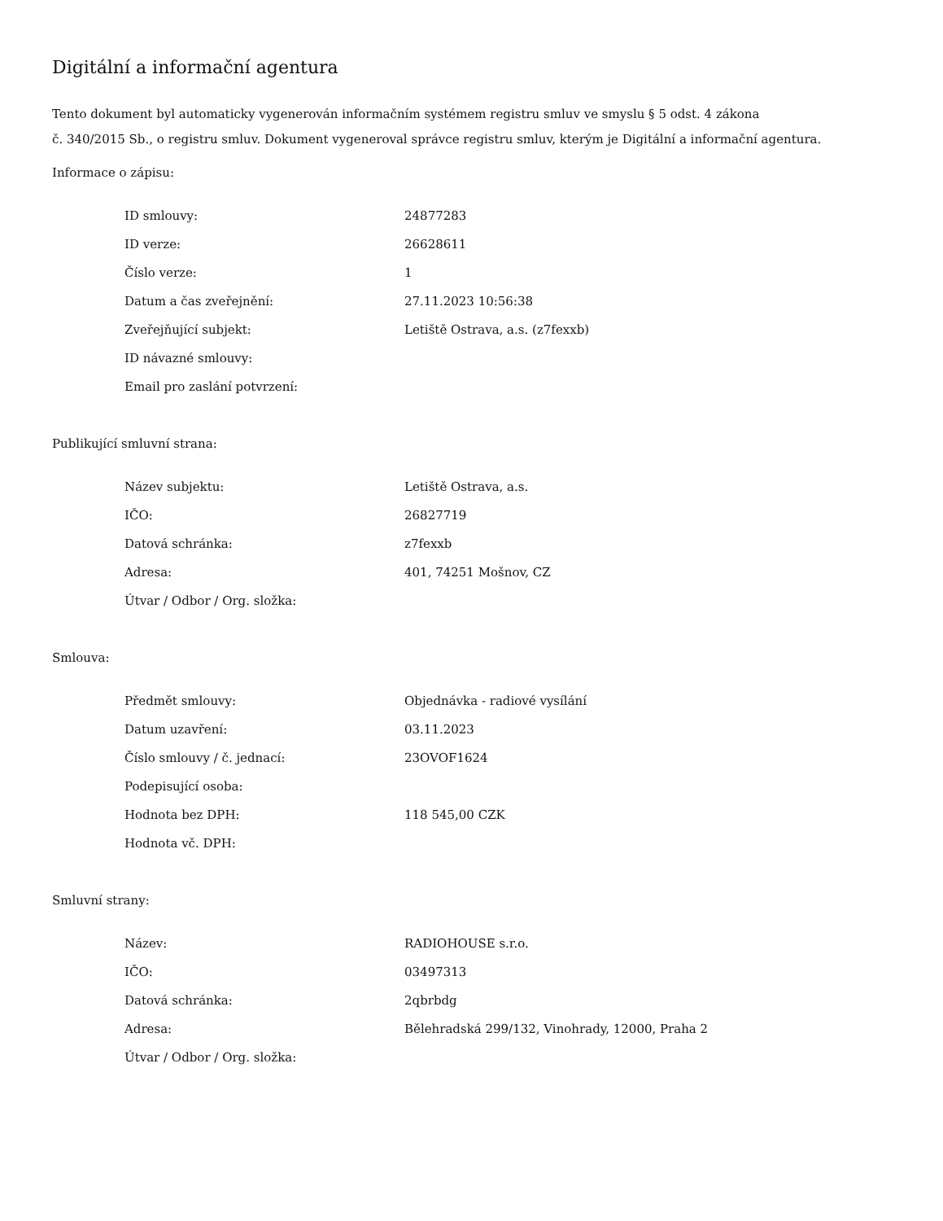Digitální a informační agentura
Tento dokument byl automaticky vygenerován informačním systémem registru smluv ve smyslu § 5 odst. 4 zákona
č. 340/2015 Sb., o registru smluv. Dokument vygeneroval správce registru smluv, kterým je Digitální a informační agentura.
Informace o zápisu:
| ID smlouvy: | 24877283 |
| ID verze: | 26628611 |
| Číslo verze: | 1 |
| Datum a čas zveřejnění: | 27.11.2023 10:56:38 |
| Zveřejňující subjekt: | Letiště Ostrava, a.s. (z7fexxb) |
| ID návazné smlouvy: | |
| Email pro zaslání potvrzení: | |
Publikující smluvní strana:
| Název subjektu: | Letiště Ostrava, a.s. |
| IČO: | 26827719 |
| Datová schránka: | z7fexxb |
| Adresa: | 401, 74251 Mošnov, CZ |
| Útvar / Odbor / Org. složka: | |
Smlouva:
| Předmět smlouvy: | Objednávka - radiové vysílání |
| Datum uzavření: | 03.11.2023 |
| Číslo smlouvy / č. jednací: | 23OVOF1624 |
| Podepisující osoba: | |
| Hodnota bez DPH: | 118 545,00 CZK |
| Hodnota vč. DPH: | |
Smluvní strany:
| Název: | RADIOHOUSE s.r.o. |
| IČO: | 03497313 |
| Datová schránka: | 2qbrbdg |
| Adresa: | Bělehradská 299/132, Vinohrady, 12000, Praha 2 |
| Útvar / Odbor / Org. složka: | |